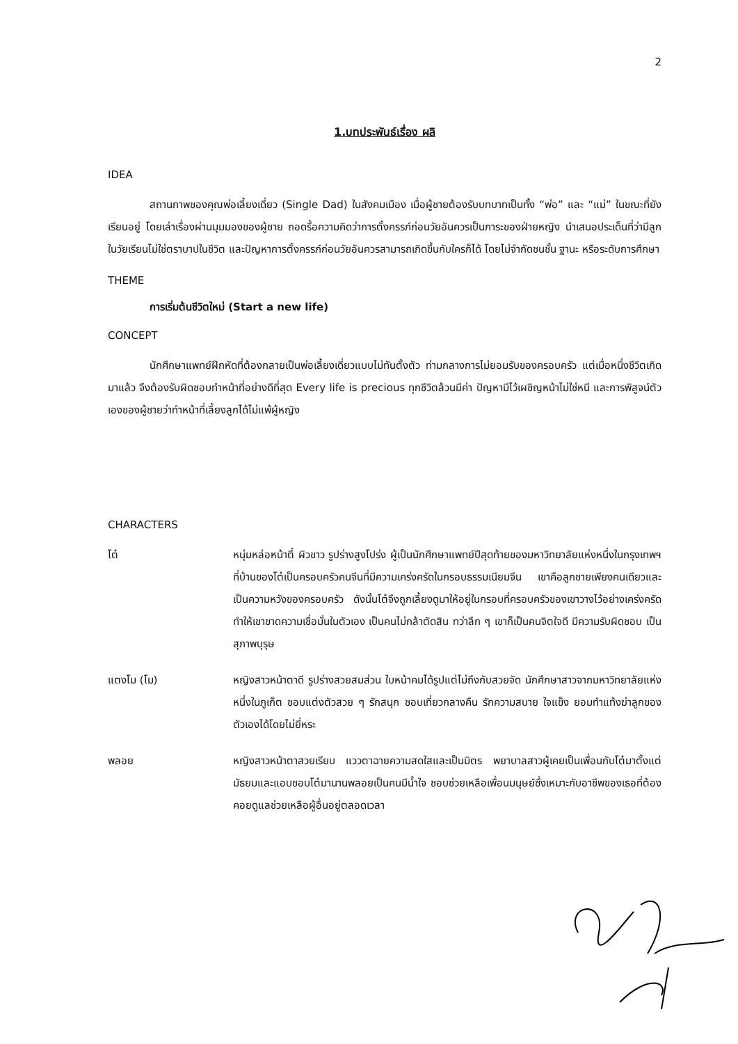2
1.บทประพันธ์เรื่อง ผลิ
IDEA
สถานภาพของคุณพ่อเลี้ยงเดี่ยว (Single Dad) ในสังคมเมือง เมื่อผู้ชายต้องรับบทบาทเป็นทั้ง “พ่อ” และ “แม่” ในขณะที่ยังเรียนอยู่ โดยเล่าเรื่องผ่านมุมมองของผู้ชาย ถอดรื้อความคิดว่าการตั้งครรภ์ก่อนวัยอันควรเป็นภาระของฝ่ายหญิง นำเสนอประเด็นที่ว่ามีลูกในวัยเรียนไม่ใช่ตราบาปในชีวิต และปัญหาการตั้งครรภ์ก่อนวัยอันควรสามารถเกิดขึ้นกับใครก็ได้ โดยไม่จำกัดชนชั้น ฐานะ หรือระดับการศึกษา
THEME
การเริ่มต้นชีวิตใหม่ (Start a new life)
CONCEPT
นักศึกษาแพทย์ฝึกหัดที่ต้องกลายเป็นพ่อเลี้ยงเดี่ยวแบบไม่ทันตั้งตัว ท่ามกลางการไม่ยอมรับของครอบครัว แต่เมื่อหนึ่งชีวิตเกิดมาแล้ว จึงต้องรับผิดชอบทำหน้าที่อย่างดีที่สุด Every life is precious ทุกชีวิตล้วนมีค่า ปัญหามีไว้เผชิญหน้าไม่ใช่หนี และการพิสูจน์ตัวเองของผู้ชายว่าทำหน้าที่เลี้ยงลูกได้ไม่แพ้ผู้หญิง
CHARACTERS
โต๋ หนุ่มหล่อหน้าตี๋ ผิวขาว รูปร่างสูงโปร่ง ผู้เป็นนักศึกษาแพทย์ปีสุดท้ายของมหาวิทยาลัยแห่งหนึ่งในกรุงเทพฯ ที่บ้านของโต๋เป็นครอบครัวคนจีนที่มีความเคร่งครัดในกรอบธรรมเนียมจีน เขาคือลูกชายเพียงคนเดียวและเป็นความหวังของครอบครัว ดังนั้นโต๋จึงถูกเลี้ยงดูมาให้อยู่ในกรอบที่ครอบครัวของเขาวางไว้อย่างเคร่งครัด ทำให้เขาขาดความเชื่อมั่นในตัวเอง เป็นคนไม่กล้าตัดสิน ทว่าลึก ๆ เขาก็เป็นคนจิตใจดี มีความรับผิดชอบ เป็นสุภาพบุรุษ
แตงโม (โม) หญิงสาวหน้าตาดี รูปร่างสวยสมส่วน ใบหน้าคมได้รูปแต่ไม่ถึงกับสวยจัด นักศึกษาสาวจากมหาวิทยาลัยแห่งหนึ่งในภูเก็ต ชอบแต่งตัวสวย ๆ รักสนุก ชอบเที่ยวกลางคืน รักความสบาย ใจแข็ง ยอมทำแท้งฆ่าลูกของตัวเองได้โดยไม่ยี่หระ
พลอย หญิงสาวหน้าตาสวยเรียบ แววตาฉายความสดใสและเป็นมิตร พยาบาลสาวผู้เคยเป็นเพื่อนกับโต๋มาตั้งแต่มัธยมและแอบชอบโต๋มานานพลอยเป็นคนมีน้ำใจ ชอบช่วยเหลือเพื่อนมนุษย์ซึ่งเหมาะกับอาชีพของเธอที่ต้องคอยดูแลช่วยเหลือผู้อื่นอยู่ตลอดเวลา